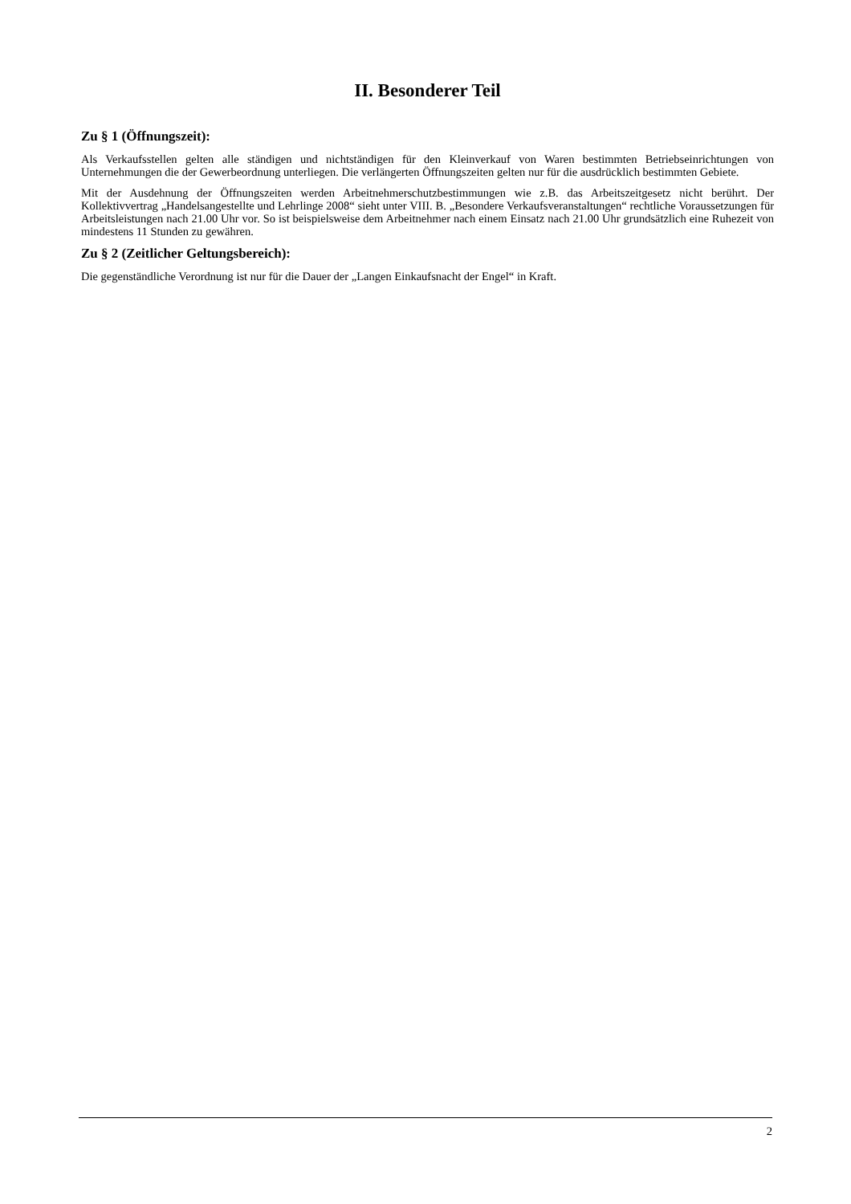II. Besonderer Teil
Zu § 1 (Öffnungszeit):
Als Verkaufsstellen gelten alle ständigen und nichtständigen für den Kleinverkauf von Waren bestimmten Betriebseinrichtungen von Unternehmungen die der Gewerbeordnung unterliegen. Die verlängerten Öffnungszeiten gelten nur für die ausdrücklich bestimmten Gebiete.
Mit der Ausdehnung der Öffnungszeiten werden Arbeitnehmerschutzbestimmungen wie z.B. das Arbeitszeitgesetz nicht berührt. Der Kollektivvertrag „Handelsangestellte und Lehrlinge 2008“ sieht unter VIII. B. „Besondere Verkaufsveranstaltungen“ rechtliche Voraussetzungen für Arbeitsleistungen nach 21.00 Uhr vor. So ist beispielsweise dem Arbeitnehmer nach einem Einsatz nach 21.00 Uhr grundsätzlich eine Ruhezeit von mindestens 11 Stunden zu gewähren.
Zu § 2 (Zeitlicher Geltungsbereich):
Die gegenständliche Verordnung ist nur für die Dauer der „Langen Einkaufsnacht der Engel“ in Kraft.
2